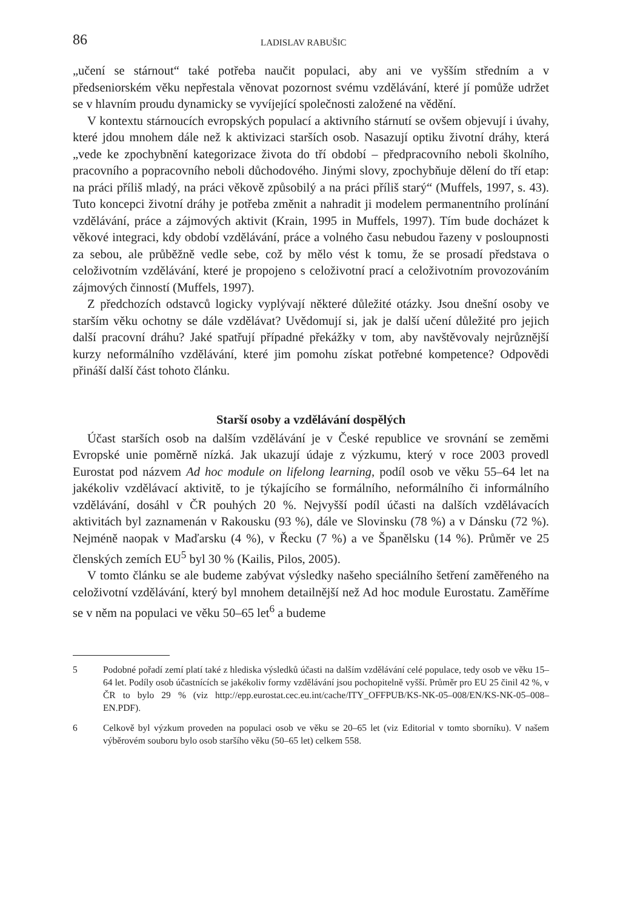86 LADISLAV RABUŠIC
„učení se stárnout“ také potřeba naučit populaci, aby ani ve vyšším středním a v předseniorském věku nepřestala věnovat pozornost svému vzdělávání, které jí pomůže udržet se v hlavním proudu dynamicky se vyvíjející společnosti založené na vědění.
V kontextu stárnoucích evropských populací a aktivního stárnutí se ovšem objevují i úvahy, které jdou mnohem dále než k aktivizaci starších osob. Nasazují optiku životní dráhy, která „vede ke zpochybnění kategorizace života do tří období – předpracovního neboli školního, pracovního a popracovního neboli důchodového. Jinými slovy, zpochybňuje dělení do tří etap: na práci příliš mladý, na práci věkově způsobilý a na práci příliš starý“ (Muffels, 1997, s. 43). Tuto koncepci životní dráhy je potřeba změnit a nahradit ji modelem permanentního prolínání vzdělávání, práce a zájmových aktivit (Krain, 1995 in Muffels, 1997). Tím bude docházet k věkové integraci, kdy období vzdělávání, práce a volného času nebudou řazeny v posloupnosti za sebou, ale průběžně vedle sebe, což by mělo vést k tomu, že se prosadí představa o celoživotním vzdělávání, které je propojeno s celoživotní prací a celoživotním provozováním zájmových činností (Muffels, 1997).
Z předchozích odstavců logicky vyplývají některé důležité otázky. Jsou dnešní osoby ve starším věku ochotny se dále vzdělávat? Uvědomují si, jak je další učení důležité pro jejich další pracovní dráhu? Jaké spatřují případné překážky v tom, aby navštěvovaly nejrůznější kurzy neformálního vzdělávání, které jim pomohu získat potřebné kompetence? Odpovědi přináší další část tohoto článku.
Starší osoby a vzdělávání dospělých
Účast starších osob na dalším vzdělávání je v České republice ve srovnání se zeměmi Evropské unie poměrně nízká. Jak ukazují údaje z výzkumu, který v roce 2003 provedl Eurostat pod názvem Ad hoc module on lifelong learning, podíl osob ve věku 55–64 let na jakékoliv vzdělávací aktivitě, to je týkajícího se formálního, neformálního či informálního vzdělávání, dosáhl v ČR pouhých 20 %. Nejvyšší podíl účasti na dalších vzdělávacích aktivitách byl zaznamenán v Rakousku (93 %), dále ve Slovinsku (78 %) a v Dánsku (72 %). Nejméně naopak v Maďarsku (4 %), v Řecku (7 %) a ve Španělsku (14 %). Průměr ve 25 členských zemích EU<sup>5</sup> byl 30 % (Kailis, Pilos, 2005).
V tomto článku se ale budeme zabývat výsledky našeho speciálního šetření zaměřeného na celoživotní vzdělávání, který byl mnohem detailnější než Ad hoc module Eurostatu. Zaměříme se v něm na populaci ve věku 50–65 let<sup>6</sup> a budeme
5 Podobné pořadí zemí platí také z hlediska výsledků účasti na dalším vzdělávání celé populace, tedy osob ve věku 15–64 let. Podíly osob účastnících se jakékoliv formy vzdělávání jsou pochopitelně vyšší. Průměr pro EU 25 činil 42 %, v ČR to bylo 29 % (viz http://epp.eurostat.cec.eu.int/cache/ITY_OFFPUB/KS-NK-05–008/EN/KS-NK-05–008–EN.PDF).
6 Celkově byl výzkum proveden na populaci osob ve věku se 20–65 let (viz Editorial v tomto sborníku). V našem výběrovém souboru bylo osob staršího věku (50–65 let) celkem 558.